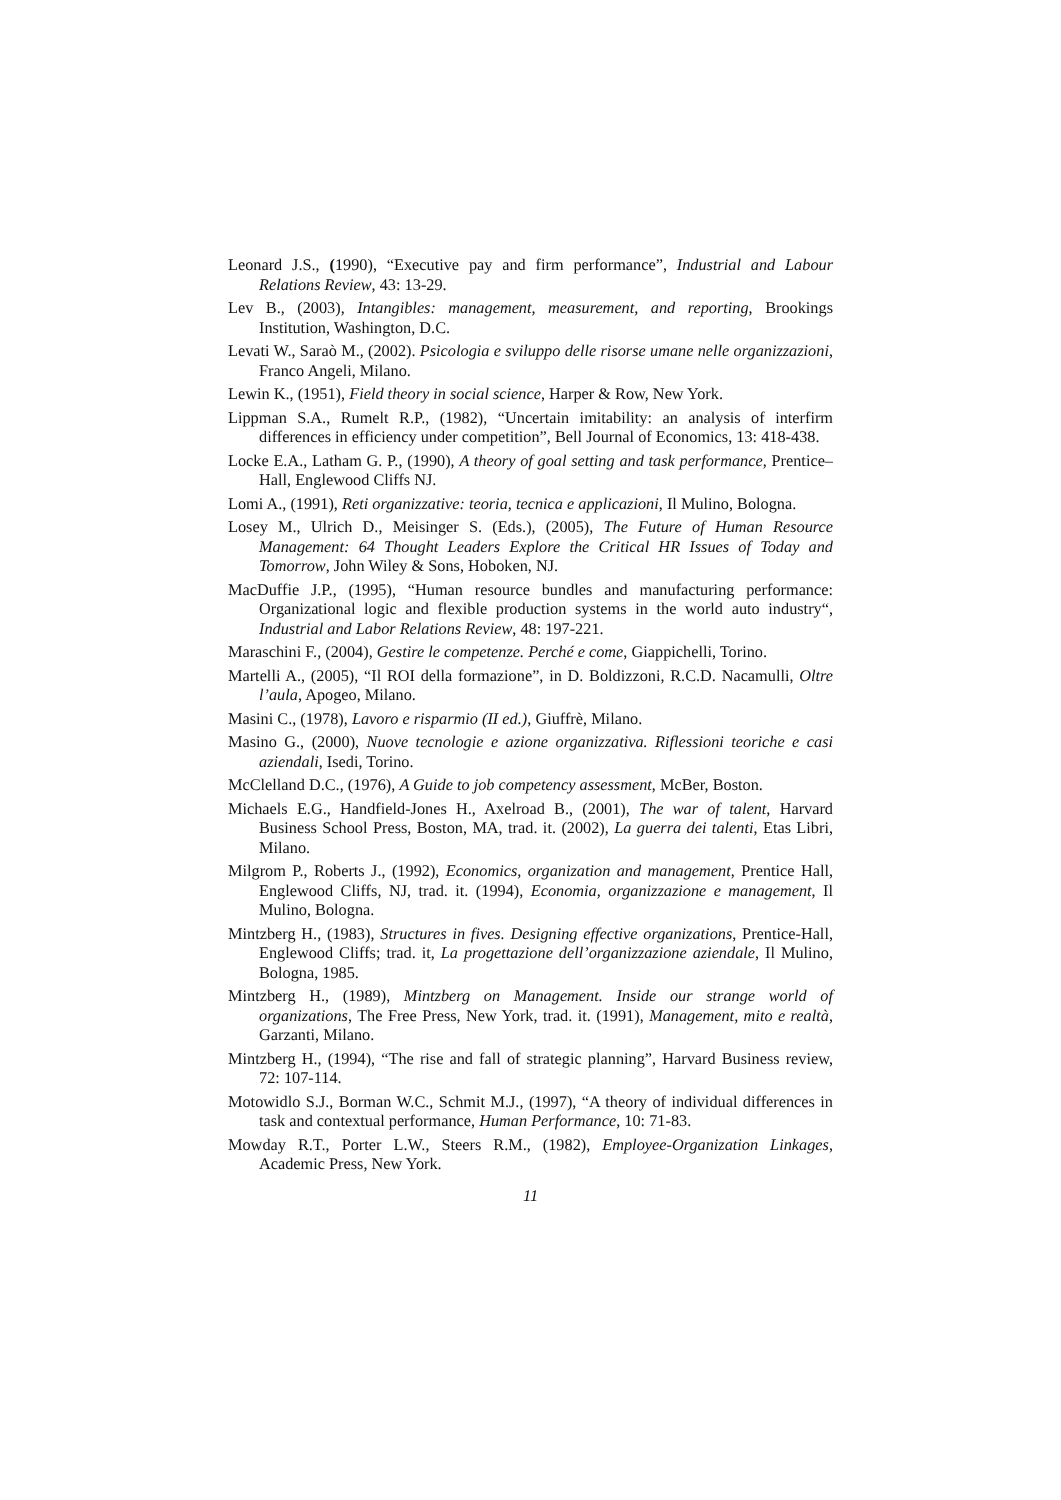Leonard J.S., (1990), “Executive pay and firm performance”, Industrial and Labour Relations Review, 43: 13-29.
Lev B., (2003), Intangibles: management, measurement, and reporting, Brookings Institution, Washington, D.C.
Levati W., Saraò M., (2002). Psicologia e sviluppo delle risorse umane nelle organizzazioni, Franco Angeli, Milano.
Lewin K., (1951), Field theory in social science, Harper & Row, New York.
Lippman S.A., Rumelt R.P., (1982), “Uncertain imitability: an analysis of interfirm differences in efficiency under competition”, Bell Journal of Economics, 13: 418-438.
Locke E.A., Latham G. P., (1990), A theory of goal setting and task performance, Prentice–Hall, Englewood Cliffs NJ.
Lomi A., (1991), Reti organizzative: teoria, tecnica e applicazioni, Il Mulino, Bologna.
Losey M., Ulrich D., Meisinger S. (Eds.), (2005), The Future of Human Resource Management: 64 Thought Leaders Explore the Critical HR Issues of Today and Tomorrow, John Wiley & Sons, Hoboken, NJ.
MacDuffie J.P., (1995), “Human resource bundles and manufacturing performance: Organizational logic and flexible production systems in the world auto industry“, Industrial and Labor Relations Review, 48: 197-221.
Maraschini F., (2004), Gestire le competenze. Perché e come, Giappichelli, Torino.
Martelli A., (2005), “Il ROI della formazione”, in D. Boldizzoni, R.C.D. Nacamulli, Oltre l’aula, Apogeo, Milano.
Masini C., (1978), Lavoro e risparmio (II ed.), Giuffrè, Milano.
Masino G., (2000), Nuove tecnologie e azione organizzativa. Riflessioni teoriche e casi aziendali, Isedi, Torino.
McClelland D.C., (1976), A Guide to job competency assessment, McBer, Boston.
Michaels E.G., Handfield-Jones H., Axelroad B., (2001), The war of talent, Harvard Business School Press, Boston, MA, trad. it. (2002), La guerra dei talenti, Etas Libri, Milano.
Milgrom P., Roberts J., (1992), Economics, organization and management, Prentice Hall, Englewood Cliffs, NJ, trad. it. (1994), Economia, organizzazione e management, Il Mulino, Bologna.
Mintzberg H., (1983), Structures in fives. Designing effective organizations, Prentice-Hall, Englewood Cliffs; trad. it, La progettazione dell’organizzazione aziendale, Il Mulino, Bologna, 1985.
Mintzberg H., (1989), Mintzberg on Management. Inside our strange world of organizations, The Free Press, New York, trad. it. (1991), Management, mito e realtà, Garzanti, Milano.
Mintzberg H., (1994), “The rise and fall of strategic planning”, Harvard Business review, 72: 107-114.
Motowidlo S.J., Borman W.C., Schmit M.J., (1997), “A theory of individual differences in task and contextual performance, Human Performance, 10: 71-83.
Mowday R.T., Porter L.W., Steers R.M., (1982), Employee-Organization Linkages, Academic Press, New York.
11